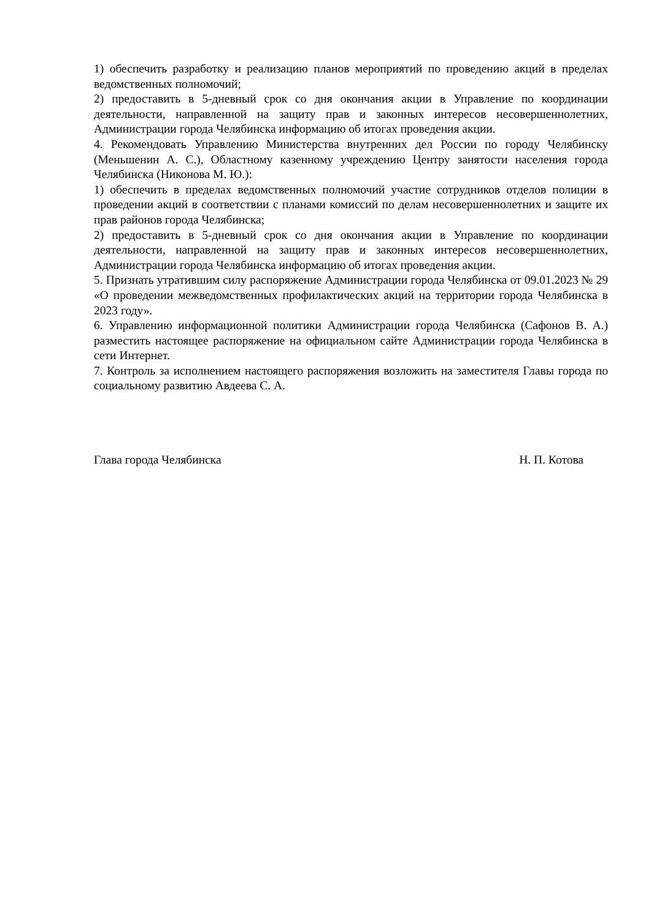1) обеспечить разработку и реализацию планов мероприятий по проведению акций в пределах ведомственных полномочий;
2) предоставить в 5-дневный срок со дня окончания акции в Управление по координации деятельности, направленной на защиту прав и законных интересов несовершеннолетних, Администрации города Челябинска информацию об итогах проведения акции.
4. Рекомендовать Управлению Министерства внутренних дел России по городу Челябинску (Меньшенин А. С.), Областному казенному учреждению Центру занятости населения города Челябинска (Никонова М. Ю.):
1) обеспечить в пределах ведомственных полномочий участие сотрудников отделов полиции в проведении акций в соответствии с планами комиссий по делам несовершеннолетних и защите их прав районов города Челябинска;
2) предоставить в 5-дневный срок со дня окончания акции в Управление по координации деятельности, направленной на защиту прав и законных интересов несовершеннолетних, Администрации города Челябинска информацию об итогах проведения акции.
5. Признать утратившим силу распоряжение Администрации города Челябинска от 09.01.2023 № 29 «О проведении межведомственных профилактических акций на территории города Челябинска в 2023 году».
6. Управлению информационной политики Администрации города Челябинска (Сафонов В. А.) разместить настоящее распоряжение на официальном сайте Администрации города Челябинска в сети Интернет.
7. Контроль за исполнением настоящего распоряжения возложить на заместителя Главы города по социальному развитию Авдеева С. А.
Глава города Челябинска Н. П. Котова